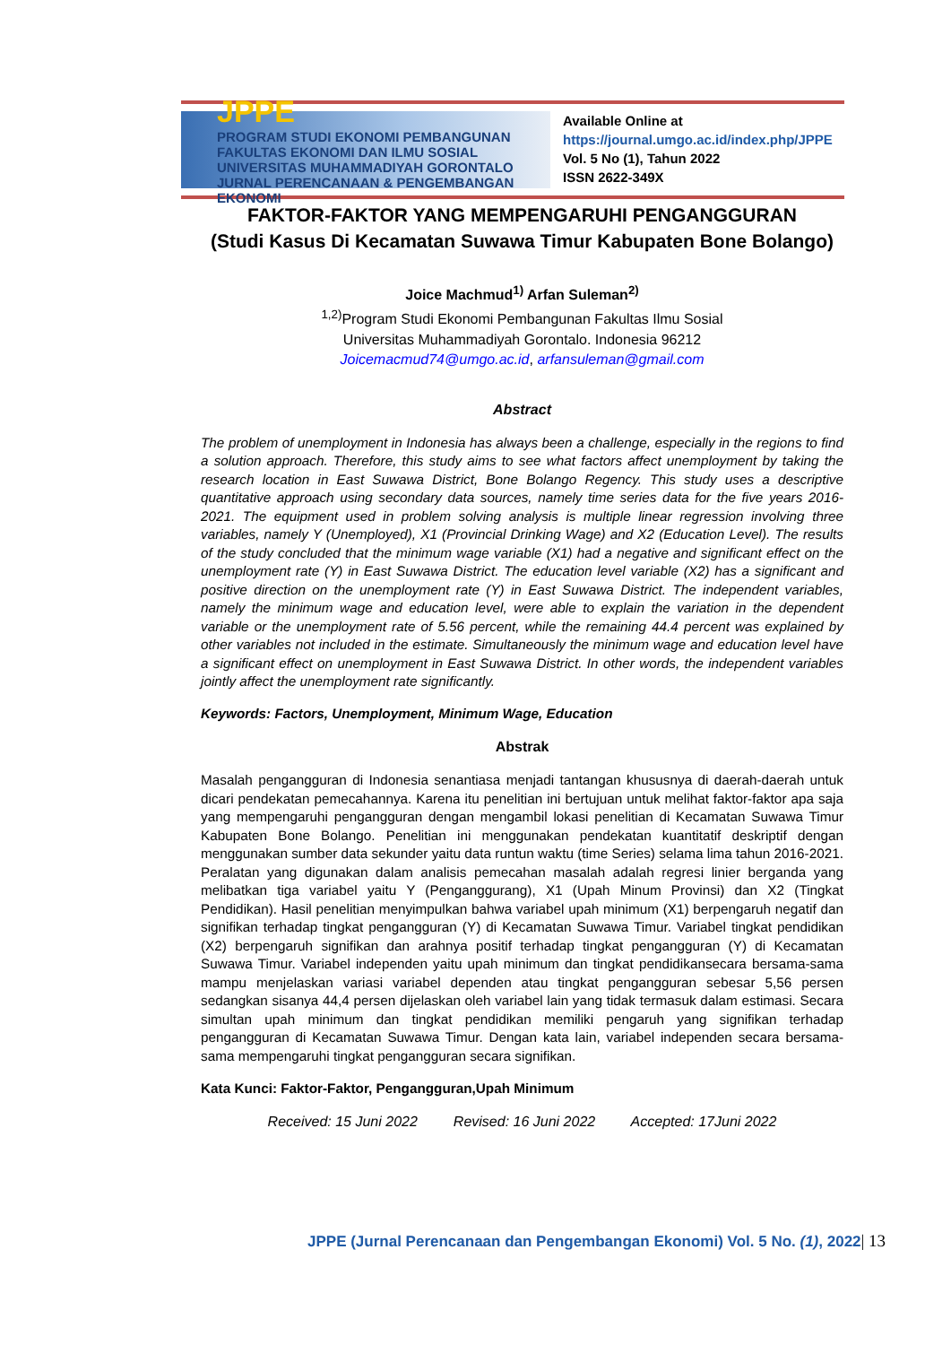JPPE
PROGRAM STUDI EKONOMI PEMBANGUNAN FAKULTAS EKONOMI DAN ILMU SOSIAL UNIVERSITAS MUHAMMADIYAH GORONTALO
JURNAL PERENCANAAN & PENGEMBANGAN EKONOMI
Available Online at
https://journal.umgo.ac.id/index.php/JPPE
Vol. 5 No (1), Tahun 2022
ISSN 2622-349X
FAKTOR-FAKTOR YANG MEMPENGARUHI PENGANGGURAN
(Studi Kasus Di Kecamatan Suwawa Timur Kabupaten Bone Bolango)
Joice Machmud<sup>1)</sup> Arfan Suleman<sup>2)</sup>
<sup>1,2)</sup>Program Studi Ekonomi Pembangunan Fakultas Ilmu Sosial
Universitas Muhammadiyah Gorontalo. Indonesia 96212
Joicemacmud74@umgo.ac.id, arfansuleman@gmail.com
Abstract
The problem of unemployment in Indonesia has always been a challenge, especially in the regions to find a solution approach. Therefore, this study aims to see what factors affect unemployment by taking the research location in East Suwawa District, Bone Bolango Regency. This study uses a descriptive quantitative approach using secondary data sources, namely time series data for the five years 2016-2021. The equipment used in problem solving analysis is multiple linear regression involving three variables, namely Y (Unemployed), X1 (Provincial Drinking Wage) and X2 (Education Level). The results of the study concluded that the minimum wage variable (X1) had a negative and significant effect on the unemployment rate (Y) in East Suwawa District. The education level variable (X2) has a significant and positive direction on the unemployment rate (Y) in East Suwawa District. The independent variables, namely the minimum wage and education level, were able to explain the variation in the dependent variable or the unemployment rate of 5.56 percent, while the remaining 44.4 percent was explained by other variables not included in the estimate. Simultaneously the minimum wage and education level have a significant effect on unemployment in East Suwawa District. In other words, the independent variables jointly affect the unemployment rate significantly.
Keywords: Factors, Unemployment, Minimum Wage, Education
Abstrak
Masalah pengangguran di Indonesia senantiasa menjadi tantangan khususnya di daerah-daerah untuk dicari pendekatan pemecahannya. Karena itu penelitian ini bertujuan untuk melihat faktor-faktor apa saja yang mempengaruhi pengangguran dengan mengambil lokasi penelitian di Kecamatan Suwawa Timur Kabupaten Bone Bolango. Penelitian ini menggunakan pendekatan kuantitatif deskriptif dengan menggunakan sumber data sekunder yaitu data runtun waktu (time Series) selama lima tahun 2016-2021. Peralatan yang digunakan dalam analisis pemecahan masalah adalah regresi linier berganda yang melibatkan tiga variabel yaitu Y (Penganggurang), X1 (Upah Minum Provinsi) dan X2 (Tingkat Pendidikan). Hasil penelitian menyimpulkan bahwa variabel upah minimum (X1) berpengaruh negatif dan signifikan terhadap tingkat pengangguran (Y) di Kecamatan Suwawa Timur. Variabel tingkat pendidikan (X2) berpengaruh signifikan dan arahnya positif terhadap tingkat pengangguran (Y) di Kecamatan Suwawa Timur. Variabel independen yaitu upah minimum dan tingkat pendidikansecara bersama-sama mampu menjelaskan variasi variabel dependen atau tingkat pengangguran sebesar 5,56 persen sedangkan sisanya 44,4 persen dijelaskan oleh variabel lain yang tidak termasuk dalam estimasi. Secara simultan upah minimum dan tingkat pendidikan memiliki pengaruh yang signifikan terhadap pengangguran di Kecamatan Suwawa Timur. Dengan kata lain, variabel independen secara bersama-sama mempengaruhi tingkat pengangguran secara signifikan.
Kata Kunci: Faktor-Faktor, Pengangguran,Upah Minimum
Received: 15 Juni 2022 Revised: 16 Juni 2022 Accepted: 17Juni 2022
JPPE (Jurnal Perencanaan dan Pengembangan Ekonomi) Vol. 5 No. (1), 2022| 13